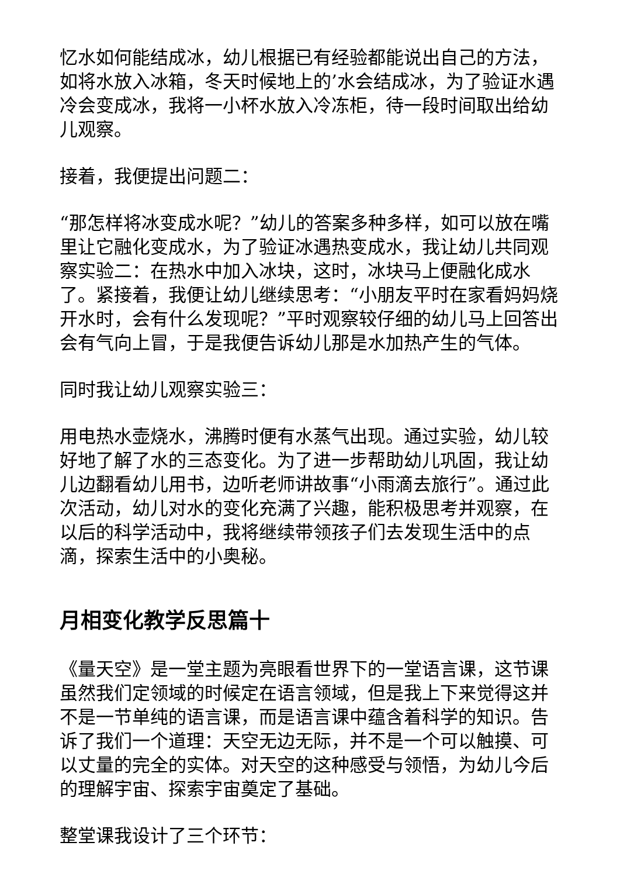忆水如何能结成冰，幼儿根据已有经验都能说出自己的方法，如将水放入冰箱，冬天时候地上的’水会结成冰，为了验证水遇冷会变成冰，我将一小杯水放入冷冻柜，待一段时间取出给幼儿观察。
接着，我便提出问题二：
“那怎样将冰变成水呢？”幼儿的答案多种多样，如可以放在嘴里让它融化变成水，为了验证冰遇热变成水，我让幼儿共同观察实验二：在热水中加入冰块，这时，冰块马上便融化成水了。紧接着，我便让幼儿继续思考：“小朋友平时在家看妈妈烧开水时，会有什么发现呢？”平时观察较仔细的幼儿马上回答出会有气向上冒，于是我便告诉幼儿那是水加热产生的气体。
同时我让幼儿观察实验三：
用电热水壶烧水，沸腾时便有水蒸气出现。通过实验，幼儿较好地了解了水的三态变化。为了进一步帮助幼儿巩固，我让幼儿边翻看幼儿用书，边听老师讲故事“小雨滴去旅行”。通过此次活动，幼儿对水的变化充满了兴趣，能积极思考并观察，在以后的科学活动中，我将继续带领孩子们去发现生活中的点滴，探索生活中的小奥秘。
月相变化教学反思篇十
《量天空》是一堂主题为亮眼看世界下的一堂语言课，这节课虽然我们定领域的时候定在语言领域，但是我上下来觉得这并不是一节单纯的语言课，而是语言课中蕴含着科学的知识。告诉了我们一个道理：天空无边无际，并不是一个可以触摸、可以丈量的完全的实体。对天空的这种感受与领悟，为幼儿今后的理解宇宙、探索宇宙奠定了基础。
整堂课我设计了三个环节：